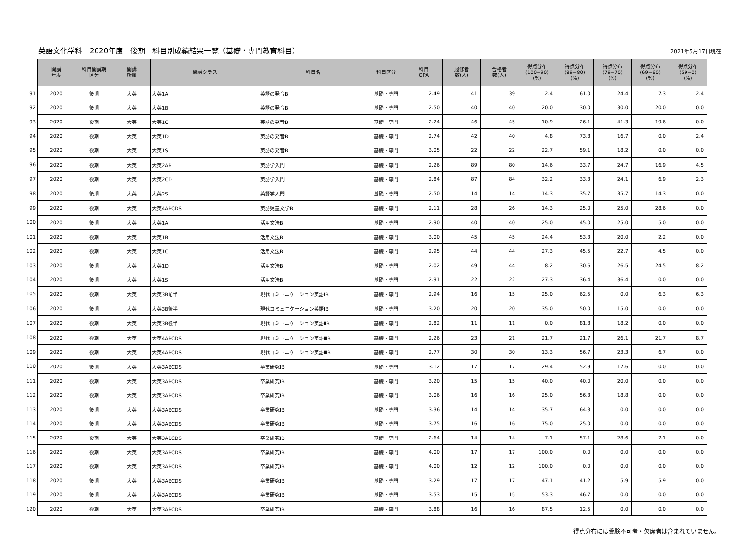英語文化学科　2020年度　後期　科目別成績結果一覧（基礎・専門教育科目）
2021年5月17日現在
| | 開講 年度 | 科目開講期 区分 | 開講 所属 | 開講クラス | 科目名 | 科目区分 | 科目 GPA | 履修者 数(人) | 合格者 数(人) | 得点分布 (100−90) (%) | 得点分布 (89−80) (%) | 得点分布 (79−70) (%) | 得点分布 (69−60) (%) | 得点分布 (59−0) (%) |
| --- | --- | --- | --- | --- | --- | --- | --- | --- | --- | --- | --- | --- | --- | --- |
| 91 | 2020 | 後期 | 大英 | 大英1A | 英語の発音B | 基礎・専門 | 2.49 | 41 | 39 | 2.4 | 61.0 | 24.4 | 7.3 | 2.4 |
| 92 | 2020 | 後期 | 大英 | 大英1B | 英語の発音B | 基礎・専門 | 2.50 | 40 | 40 | 20.0 | 30.0 | 30.0 | 20.0 | 0.0 |
| 93 | 2020 | 後期 | 大英 | 大英1C | 英語の発音B | 基礎・専門 | 2.24 | 46 | 45 | 10.9 | 26.1 | 41.3 | 19.6 | 0.0 |
| 94 | 2020 | 後期 | 大英 | 大英1D | 英語の発音B | 基礎・専門 | 2.74 | 42 | 40 | 4.8 | 73.8 | 16.7 | 0.0 | 2.4 |
| 95 | 2020 | 後期 | 大英 | 大英1S | 英語の発音B | 基礎・専門 | 3.05 | 22 | 22 | 22.7 | 59.1 | 18.2 | 0.0 | 0.0 |
| 96 | 2020 | 後期 | 大英 | 大英2AB | 英語学入門 | 基礎・専門 | 2.26 | 89 | 80 | 14.6 | 33.7 | 24.7 | 16.9 | 4.5 |
| 97 | 2020 | 後期 | 大英 | 大英2CD | 英語学入門 | 基礎・専門 | 2.84 | 87 | 84 | 32.2 | 33.3 | 24.1 | 6.9 | 2.3 |
| 98 | 2020 | 後期 | 大英 | 大英2S | 英語学入門 | 基礎・専門 | 2.50 | 14 | 14 | 14.3 | 35.7 | 35.7 | 14.3 | 0.0 |
| 99 | 2020 | 後期 | 大英 | 大英4ABCDS | 英語児童文学B | 基礎・専門 | 2.11 | 28 | 26 | 14.3 | 25.0 | 25.0 | 28.6 | 0.0 |
| 100 | 2020 | 後期 | 大英 | 大英1A | 活用文法B | 基礎・専門 | 2.90 | 40 | 40 | 25.0 | 45.0 | 25.0 | 5.0 | 0.0 |
| 101 | 2020 | 後期 | 大英 | 大英1B | 活用文法B | 基礎・専門 | 3.00 | 45 | 45 | 24.4 | 53.3 | 20.0 | 2.2 | 0.0 |
| 102 | 2020 | 後期 | 大英 | 大英1C | 活用文法B | 基礎・専門 | 2.95 | 44 | 44 | 27.3 | 45.5 | 22.7 | 4.5 | 0.0 |
| 103 | 2020 | 後期 | 大英 | 大英1D | 活用文法B | 基礎・専門 | 2.02 | 49 | 44 | 8.2 | 30.6 | 26.5 | 24.5 | 8.2 |
| 104 | 2020 | 後期 | 大英 | 大英1S | 活用文法B | 基礎・専門 | 2.91 | 22 | 22 | 27.3 | 36.4 | 36.4 | 0.0 | 0.0 |
| 105 | 2020 | 後期 | 大英 | 大英3B前半 | 現代コミュニケーション英語ⅠB | 基礎・専門 | 2.94 | 16 | 15 | 25.0 | 62.5 | 0.0 | 6.3 | 6.3 |
| 106 | 2020 | 後期 | 大英 | 大英3B後半 | 現代コミュニケーション英語ⅠB | 基礎・専門 | 3.20 | 20 | 20 | 35.0 | 50.0 | 15.0 | 0.0 | 0.0 |
| 107 | 2020 | 後期 | 大英 | 大英3B後半 | 現代コミュニケーション英語ⅡB | 基礎・専門 | 2.82 | 11 | 11 | 0.0 | 81.8 | 18.2 | 0.0 | 0.0 |
| 108 | 2020 | 後期 | 大英 | 大英4ABCDS | 現代コミュニケーション英語ⅢB | 基礎・専門 | 2.26 | 23 | 21 | 21.7 | 21.7 | 26.1 | 21.7 | 8.7 |
| 109 | 2020 | 後期 | 大英 | 大英4ABCDS | 現代コミュニケーション英語ⅢB | 基礎・専門 | 2.77 | 30 | 30 | 13.3 | 56.7 | 23.3 | 6.7 | 0.0 |
| 110 | 2020 | 後期 | 大英 | 大英3ABCDS | 卒業研究ⅠB | 基礎・専門 | 3.12 | 17 | 17 | 29.4 | 52.9 | 17.6 | 0.0 | 0.0 |
| 111 | 2020 | 後期 | 大英 | 大英3ABCDS | 卒業研究ⅠB | 基礎・専門 | 3.20 | 15 | 15 | 40.0 | 40.0 | 20.0 | 0.0 | 0.0 |
| 112 | 2020 | 後期 | 大英 | 大英3ABCDS | 卒業研究ⅠB | 基礎・専門 | 3.06 | 16 | 16 | 25.0 | 56.3 | 18.8 | 0.0 | 0.0 |
| 113 | 2020 | 後期 | 大英 | 大英3ABCDS | 卒業研究ⅠB | 基礎・専門 | 3.36 | 14 | 14 | 35.7 | 64.3 | 0.0 | 0.0 | 0.0 |
| 114 | 2020 | 後期 | 大英 | 大英3ABCDS | 卒業研究ⅠB | 基礎・専門 | 3.75 | 16 | 16 | 75.0 | 25.0 | 0.0 | 0.0 | 0.0 |
| 115 | 2020 | 後期 | 大英 | 大英3ABCDS | 卒業研究ⅠB | 基礎・専門 | 2.64 | 14 | 14 | 7.1 | 57.1 | 28.6 | 7.1 | 0.0 |
| 116 | 2020 | 後期 | 大英 | 大英3ABCDS | 卒業研究ⅠB | 基礎・専門 | 4.00 | 17 | 17 | 100.0 | 0.0 | 0.0 | 0.0 | 0.0 |
| 117 | 2020 | 後期 | 大英 | 大英3ABCDS | 卒業研究ⅠB | 基礎・専門 | 4.00 | 12 | 12 | 100.0 | 0.0 | 0.0 | 0.0 | 0.0 |
| 118 | 2020 | 後期 | 大英 | 大英3ABCDS | 卒業研究ⅠB | 基礎・専門 | 3.29 | 17 | 17 | 47.1 | 41.2 | 5.9 | 5.9 | 0.0 |
| 119 | 2020 | 後期 | 大英 | 大英3ABCDS | 卒業研究ⅠB | 基礎・専門 | 3.53 | 15 | 15 | 53.3 | 46.7 | 0.0 | 0.0 | 0.0 |
| 120 | 2020 | 後期 | 大英 | 大英3ABCDS | 卒業研究ⅠB | 基礎・専門 | 3.88 | 16 | 16 | 87.5 | 12.5 | 0.0 | 0.0 | 0.0 |
得点分布には受験不可者・欠席者は含まれていません。